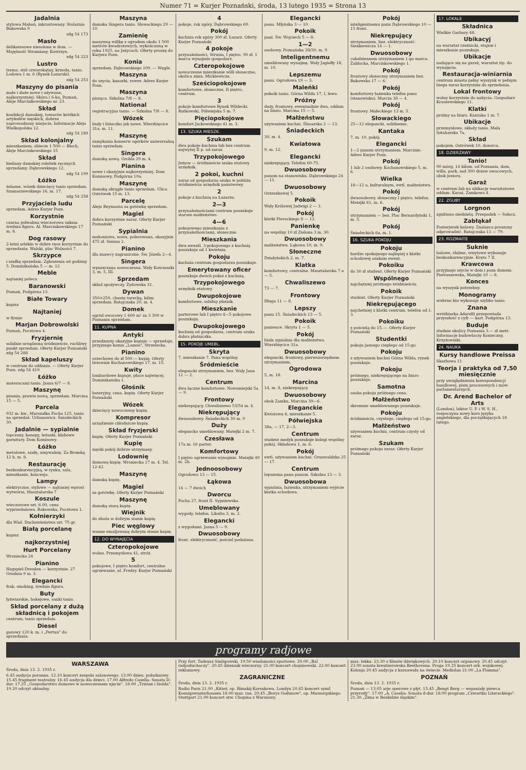Numer 71 = Kurjer Poznański, środa, 13 lutego 1935 = Strona 13
Jadalnia
stylowa Mahoń, inkrustowany. Stolarnia Bukowska 9
zdg 54 173
Masło
delikatesowe niesolone w dom. — Majętność Strumiany, Kostrzyn.
zdg 54 223
Lustro
tremo, stół czworokątny, krzesła, tanio. Lodowa 1 m. 6 (Rynek Łazarski).
zdg 54 253
Maszyny do pisania
małe i duże nowe i używane, najkorzystniej: Skóra i S-ka, Poznań, Aleje Marcinkowskiego nr. 23.
Skład
konfekcji damskiej, towarów krótkich artykułów męskich, dobrze zaprowadzony miejscie, Informacje Aleja Wielkopolska 12.
zdg 54 189
Skład kolonjalny
mieszkaniem, obiecie 1 500.— Błoch, Aleje Marcinkowskiego 15
Skład
bieliany damskiej robótek ręcznych sprzedamy. Dąbrowskiego 12.
zdg 54 199
Łóżko
żelazne, wózek dziecięcy tanio sprzedam. Szamarzewskiego 16, m. 17.
zdg 54 258
Przyjaciela ludu
sprzedam. Adres Kurjer Pozn.
Korzystnie
czarna jedwabna wieczorowa suknia średnia figura. Al. Marcinkowskiego 17 m. 8.
Dog rasowy
2-letni arlekin w dobre ręce korzystnie do sprzedania. Walski, plac Wolności 7.
Skrzypce
i szafkę sprzedam. Zgłoszenia od godziny 5. Dominikańska 5 — m. 12
Meble
najtaniej poleca
Baranowski
Poznań, Podgórna 13.
Białe Towary
kupisz
Najtaniej
w firmie
Marjan Dobrowolski
Poznań, Pocztowa 4.
Fryzjernię
solidnie urządzoną śródmieście, ruchliwy punkt sprzedam. Oferty Kurjer Poznański zdg 54 288
Skład kapeluszy
w centrum do oddania. — Oferty Kurjer Pozn. zdg 54 419
Łóżko
materacami tanio. Jasna 6/7 — 8.
Maszynę
pisania, prawie nową, sprzedam. Marcina 15 — 5.
Parcela
932 m. kw., Marszałka Focha 125, tanio na sprzedaż. Urbanowicz. Śniadeckich 30.
Jadalnie — sypialnie
tapczany, kanapy, leżanki, klubowe garnitury. Dom Komisowy.
Łóżko
metalowe, szafę, umywalnię. Za Bramką 12 b, m. 8.
Restaurację
bezkonkurencyjną, w rynku, sala, mieszkanie, koncesja.
Lampy
elektryczne, stylowe — najtaniej wprost wytwórni, Masztalarska 7
Koszule
wieczorowe szt. 6.00, cena wyprzedażowa. Rakowska, Pocztowa 1.
Kołnierzyki
dla Wiel. Duchowieństwa szt. 75 gr.
Białą porcelanę
kupisz
najkorzystniej
Hurt Porcelany
Wroniecka 24
Pianino
Hagspiel-Dresden — korzystnie. 27 Grudnia 9 m. 3.
Elegancki
frak, smoking, średnia figura.
Buty
łyżwiarskie, hokejowe, sanki tanio.
Skład porcelany z dużą składnicą i pokojem
centrum, tanio sprzedam.
Diesel
gazowy 120 k. m. i „Pertun" do sprzedania.
Maszyna
damska Singera tanio. Słowackiego 29 — 10.
Zamienię
masywną willkę z ogrodem około 1 500 metrów kwadratowych, wykończoną w roku 1925, na Jeżycach. Oferty proszę do Kurjera Pozn.
Konia
sprzedam. Dąbrowskiego 109. — Węgle.
Maszyna
do szycia, kanarki, rower. Adres Kurjer Pozn.
Maszyna
pisząca. Szkolna 7/8 — 8.
National
registracyjna tanio. — Szkolna 7/8 — 8.
Wózek
biały i łóżeczko jak nowe. Wierzbięcice 31a, m. 11.
Maszynę
zamykania konserw ogórków uniwersalną tanio sprzedam.
Singera
damską nową. Grobla 29 m. 4.
Pianina
nowe i okazyjnie najkorzystniej. Dom Komisowy, Podgórna 10a.
Maszynę
damską okrągłe tanio sprzedam. Ulica Ostrówek 15 m. 13.
Parcelę
Aleje Reymonta za gotówkę sprzedam.
Magiel
dobra korzystnie zaraz. Oferty Kurjer Poznański
Sypialnia
mahoniowa, nowa, polerowana, okazyjnie 475 zł. Sienna 2.
Pianino
dla znawcy zagraniczne. Św. Józefa 2—4.
Singera
wpuszczana nowoczesna. Wały Kościuszki 3, m. 5, III.
Sprzedam
skład spożywczy, Żydowska 31.
Dywan
350×250, chustę turecką, kilim sprzedam. Ratajczaka 20, m. 4.
Domek
ogród owocowy 1 600 m² za 3 300 w Poznaniu sprzedam.
11. KUPNA
Antyki
przedmioty okazyjne kupuje — sprzedaje, przyjmuje komis „Lamus", Strzelecka.
Pianino
orzechowe do zł 500.— kupię. Oferty listownie Kochanowskiego 17, m. 15.
Kwity
lombardowe kupuje, płace najwięcej. Dominikańska 1.
Głośnik
bateryjny, cena, kupię. Oferty Kurjer Poznański
Wózek
dziecięcy nowoczesny kupię.
Kompresor
urządzenie chłodnicze kupię.
Skład fryzjerski
kupię. Oferty Kurjer Poznański
Kupię
męski pokój dobrze utrzymany.
Lodownię
domową kupię. Wroniecka 17 m. 4. Tel. 12-42.
Maszynę
damską kupię.
Magiel
za gotówkę. Oferty Kurjer Poznański
Maszynę
damską starą kupię.
Wiejnik
do zboża w dobrym stanie kupię.
Piec węglowy
wanne emaljowaną dobrym stanie kupię.
12. DO WYNAJĘCIA
Czteropokojowe
wolne. Przemysłowa 41, stróż.
5
pokojowe, I piętro komfort, centralne ogrzewanie, ul. Fredry. Kurjer Poznański
4
pokoje, rok zgóry. Dąbrowskiego 69.
Pokój
kuchnia rok zgóry 300 zł. Łazarz. Oferty Kurjer Poznański
4 pokoje
przynależności, Strusia, I piętro, 90 zł. 1 marca wynajmie gospodarz.
Czteropokojowe
nowoczesne mieszkanie willi słoneczne, okolica zimn. Mickiewicza.
Sześciopokojowe
komfortowe, słoneczne, II piętro, centrum.
3
pokoje komfortowe Rynek Wildecki. Rutkowski, Półwiejska 5 m. 7.
Pięciopokojowe
komfort Jackowskiego 41 m. 3.
13. SZUKA MIESZK.
Szukam
dwa pokoje kuchnia lub bez centrum najwyżej II p. od zaraz.
Trzypokojowego
Jeżyce — śródmieście szuka etatowy urzędnik.
2 pokoi, kuchni
zaraz od gospodarza szuka w pobliżu śródmieścia urzędnik państwowy.
2
pokoje z kuchnią na Łazarzu.
2—3
przynależnościami centrum poszukuje starsze małżeństwo.
4—6
pokojowego mieszkania z przynależnościami, słoneczne.
Mieszkania
dwu ewentl. 3-pokojowego z kuchnią poszukuje od 1 kwietnia.
Pokoju
kuchnia centrum gospodarza poszukuje.
Emerytowany oficer
poszukuje dwóch pokoi z kuchnią.
Trzypokojowego
urzędnik etatowy.
Dwupokojowe
komfortowe, solidny płatnik.
Mieszkanie
parterowe lub I piętro 4—5 pokojowe poszukuję.
Dwupokojowego
kuchnię od gospodarza, centrum szuka dobra płatniczka.
15. POKOJE UMEBL.
Skryta
7, mieszkanie 7. Pana wspólny.
Śródmieście
elegancki utrzymaniem, bez. Wały Jana 11 — 2.
Centrum
dwa łączne komfortowe. Nowomiejski 5a — 9.
Frontowy
niekrepujący. Chwaliszewo 53/54 m. 4.
Niekrępujący
dwuosobowy. Śniadeckich 30 m. 9
Duży
elegancko umeblowany. Matejki 2 m. 7.
Czesława
17a m. 16 parter.
Komfortowy
I piętro ogrzewanie wynajmie. Matejki 49 m. 2b.
Jednoosobowy
Ogrodowa 13 — 15.
Łąkowa
14 — 7 dwóch
Dworcu
Focha 27, front II. Sypniewska.
Umeblowany
wygody, telefon. Libelta 3, m. 2.
Elegancki
z wygodami. Jasna 5 — 9.
Dwuosobowy
front, elektryczność, pościel podażana.
Elegancki
panu. Młyńska 3 — 10.
Pokoik
pani. Św. Wojciech 5 — 8.
1—2
osobowy. Poznańska 28/30, m. 9.
Inteligentnemu
umeblowany wynajmę. Wały Jagiełły 18, m. 10.
Lepszemu
panu. Ogrodowa 19 — 3.
Maleńki
pokoik tanio. Górna Wilda 17, I, lewo.
Próżny
duży, frontowy, ewentualnie dwa, oddam na biuro. Marcina 15 — 5.
Małżeństwu
używaniem kuchni. Ślusarska 2 — 13.
Śniadeckich
30, m. 4.
Kwiatowa
9, m. 12.
Elegancki
niekrepujący. Telefon 60-75.
Dwuosobowy
panom na stanowisku. Dąbrowskiego 24 — 11.
Dwuosobowy
Orzeszkowej 5.
Pokoik
Wały Królowej Jadwigi 2 — 3.
Pokój
klatki Pierackiego 8 — 12.
Panienkę
na wspólny 10 zł Zielona 3 m. 30.
Dwuosobowy
małżeństwu. Łąkowa 10, m. 9.
Słoneczne
Działyńskich 2, m. 7.
Klatka
komfortowy, centralne. Masztalarska 7 a — 5.
Chwaliszewo
73 — 7.
Frontowy
Długa 11 — 8.
Lepszy
panu 15. Śniadeckich 13 — 5.
Pokoik
panience. Skryta 1 — 5.
Pokój
biała sypialnia dla małżeństwa. Wierzbięcice 31a.
Dwuosobowy
elegancki, frontowy, pierwszorzędnem utrzymaniem.
Ogrodowa
5, m. 18.
Marcina
14, m. 8, niekrepujący.
Dwuosobowy
obok Zamku, Marcina 39—6.
Eleganckie
Kwiatowa 6, mieszkanie 5.
Półwiejska
38a, — 17, 2—3.
Centrum
student medyk poszukuje kolegi wspólny pokój. Składowa 1, m. 6.
Pokój
ewtl. używaniem kuchni. Grunwaldzka 25 — 17.
Centrum
lepszemu panu panom. Szkolna 13 — 3.
Dwuosobowa
sypialnia, łazienka, utrzymaniem wyjście klatka schodowa.
Pokój
inteligentnemu panu Dąbrowskiego 10 — 15 front.
Niekrępujący
utrzymaniem, bez. elektryczność. Sienkiewicza 14 — 1.
Dwuosobowy
całodziennem utrzymaniem 1-go marca. Żabłocka, Marcinkowskiego 1.
Pokój
frontowy słoneczny utrzymaniem bez. Bukowska 17 — 6.
Pokój
komfortowy łazienka telefon panu (stanowisku). Marcin 38 — 4.
Pokój
frontowy. Małeckiego 13 m. 5.
Słowackiego
25—12 elegancki, solidnemu.
Kantaka
7, m. 10, pokój.
Elegancki
1—2 panom utrzymaniem. Marcinie. Adres Kurjer Pozn.
Pokój
1 lub 2 osobowy. Kochanowskiego 5, m. 6.
Wielka
18—12 a, kulturalnym, ewtl. małżeństwu.
Pokój
dwuosobowy, słoneczny I piętro, telefon. Matejki 61, m. 6.
Pokój
utrzymaniem — bez. Plac Bernardyński 1, m. 5.
Pokój
Śniadeckich 6a, m. 1.
16. SZUKA POKOJU
Pokoju
bardzo spokojnego najlepiej z klatki schodowej szukam ewent.
Pokoiku
do 30 zł student. Oferty Kurjer Poznański
Wspólnego
najchętniej próżnego śródmieściu.
Pokoik
student. Oferty Kurjer Poznański
Niekrępującego
najchetniej z klatki centrum, telefon od 1. 3.
Pokoiku
z pościelą do 15.—. Oferty Kurjer Poznański
Studentki
pokoju jasnego ciepłego od 15-go.
Pokoju
z używaniem kuchni Górna Wilda, rynek poszukuje.
Pokoju
próżnego, niekrepującego na biuro poszukuje.
Samotna
osoba pokoju próżnego cena.
Małżeństwo
skromnie umeblowanego poszukuje.
Pokoju
śródmieściu, czystego, ciepłego od 15-go.
Małżeństwo
używaniem kuchni, centrum czysty od zaraz.
Szukam
próżnego pokoju zaraz. Oferty Kurjer Poznański
17. LOKALE
Składnica
Wielkie Garbary 48.
Ubikacyj
na warsztat rzeźnicki, stajnie i mieszkanie poszukuje.
Ubikacje
nadające się na garaż, warsztat itp. do wynajęcia.
Restauracja-winiarnia
centrum miasta pełny wyszynk w pełnym biegu zaraz korzystnie do sprzedania.
Lokal frontowy
wolny korzystnie do nabycia. Gospodarz Kraszewskiego 11.
Klatki
próżny na biuro. Kantaka 1 m. 7.
Ubikacje
przemysłowe, składy tanio. Mała Sztaharska 7a.
Skład
pokojem. Ostrówek 10, dozorca.
18. DZIERŻAWY
Tanio!
90 mórg, 14 kilom. od Poznania, dom, willa, park, sad 300 drzew owocowych, obok jeziora.
Garaż
w centrum lub na ubikacje warsztatowe oddam. Karaś, Zamkowa 4.
22. ZGUBY
Lorgnon
zgubiono niedzielą. Przepadek — Sołacz.
Zabłąkał
Foxterjerek kulawy. Znalazca proszony odprowadzić. Ratajczaka 11 — 79.
23. ROZMAITE
Suknie
balowe, ślubne, wizytowe wykonuje bezkonkurencyjnie. Kręta 7 II.
Krawcowa
przyjmuje szycie w dom i poza domem. Pietraszewska, Matejki 10 — 8.
Konces
na wyszynk potrzebny.
Monogramy
srebrne kto wykonuje szybko tanio.
Znana
wróżbiarka Adarelli przepowiada przyszłość z cyfr — kart. Podgórna 13.
Buduje
studnie okolicy Poznania 3.— zł metr. Informacje budowlaczy Konieczny, Krzyżowniki.
24. NAUKA
Kursy handlowe Preissa
Skarbowa 11
Teorja i praktyka od 7,50 miesięcznie
przy uwzględnieniu korespondencji handlowej, pism procesowych i mów parlamentarnych.
Dr. Arend Bachelor of Arts
(London), lektor U. P. i W. S. H., rozpoczyna nowy kurs języka angielskiego, dla początkujących 18 lutego.
programy radjowe
WARSZAWA
Środa, dnia 13. 2. 1935 r.
6.45 audycja poranna. 12.10 koncert zespołu salonowego. 13.00 dzien. południowy. 15.45 fragment teatralny. 16.45 audycja dla dzieci. 17.00 Alfredo Casella: Sonata D-dur. 17.25 „Gospodarstwo domowe w nowoczesnem ujęciu". 18.00 „Tristan i Izolda". 19.20 odczyt aktualny.
Przy fort. Tadeusz Szeligowski. 19.50 wiadomości sportowe. 20.00 „Bal radjosłuchaczy". 20.45 dziennik wieczorny. 21.00 koncert chopinowski. 22.00 koncert reklamowy.
ZAGRANICZNE
Środa, dnia 13. 2. 1935 r.
Radio Paris 21.00 „Kitież, op. Rimskij-Korsakowa. Londyn 20.45 koncert symf. Koenigswusterhausen 18.00 muz. tan. 20.45 „Borys Godunow", op. Mussorgskiego. Stuttgart 21.00 koncert utw. Chopina z Warszawy.
muz. lekka. 23.30 z filmów dźwiękowych. 20.10 koncert organowy. 20.45 odczyt. 23.00 sonata kreutzerowska Beethovena. Praga 19.25 koncert ork. wojskowej. Kolonja 20.45 audycja z karnawału na świecie. Mediolan 21.00 „La Flamma".
POZNAŃ
Środa, dnia 13. 2. 1935 r.
Poznań — 13.05 arje operowe z płyt. 15.45 „Bengt Berg — wspaniały piewca przyrody". 17.00 „A. Caselia: Sonata d-dur. 18.00 program „Czwartku Literackiego". 21.30 „Zima w Beskidzie śląskim".